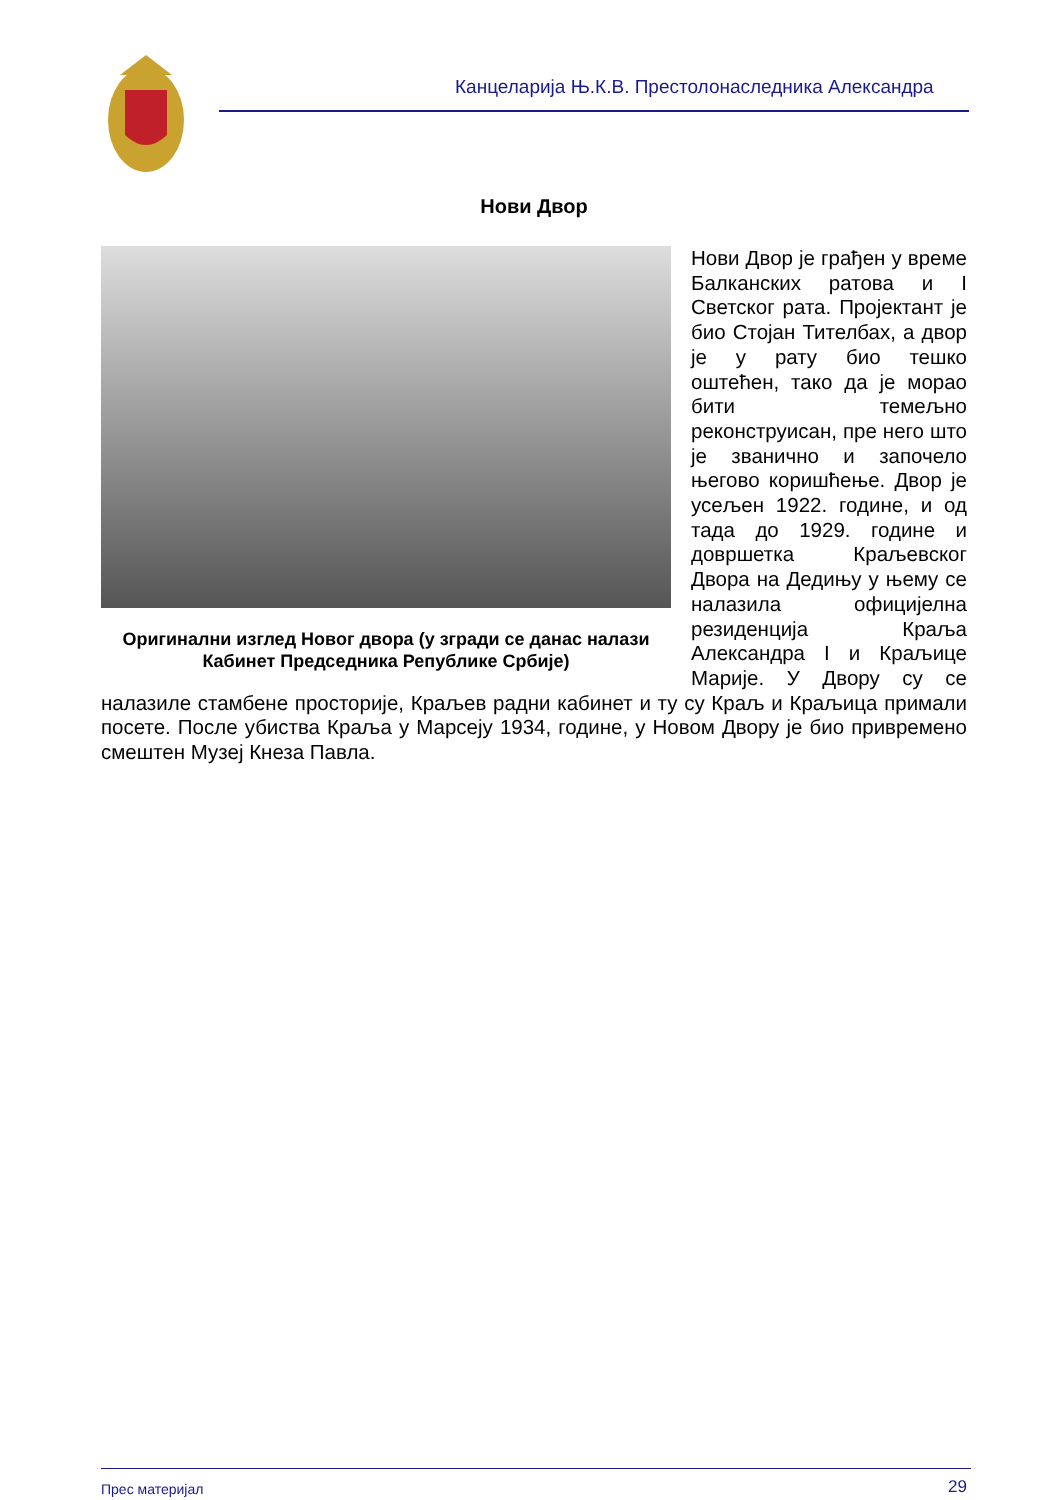Канцеларија Њ.К.В. Престолонаследника Александра
Нови Двор
Оригинални изглед Новог двора (у згради се данас налази Кабинет Председника Републике Србије)
Нови Двор је грађен у време Балканских ратова и I Светског рата. Пројектант је био Стојан Тителбах, а двор је у рату био тешко оштећен, тако да је морао бити темељно реконструисан, пре него што је званично и започело његово коришћење. Двор је усељен 1922. године, и од тада до 1929. године и довршетка Краљевског Двора на Дедињу у њему се налазила официјелна резиденција Краља Александра I и Краљице Марије. У Двору су се налазиле стамбене просторије, Краљев радни кабинет и ту су Краљ и Краљица примали посете. После убиства Краља у Марсеју 1934, године, у Новом Двору је био привремено смештен Музеј Кнеза Павла.
Прес материјал 29